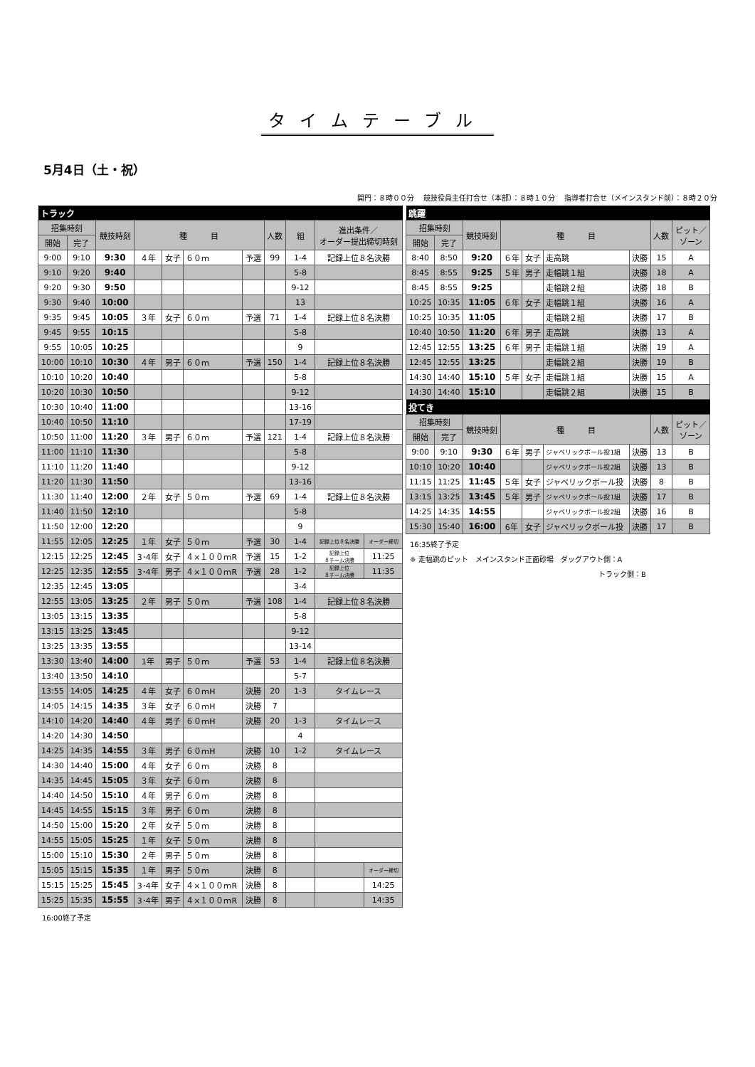タイムテーブル
5月4日（土・祝）
開門：８時００分　 競技役員主任打合せ（本部）：８時１０分　 指導者打合せ（メインスタンド前）：８時２０分
| トラック | | | | | | | | | | |
| 招集時刻 | | 競技時刻 | 種 目 | | | | 人数 | 組 | 進出条件／ オーダー提出締切時刻 | |
| 開始 | 完了 | | | | | | | | | |
| 9:00 | 9:10 | 9:30 | ４年 | 女子 | ６０ｍ | 予選 | 99 | 1-4 | 記録上位８名決勝 | |
| 9:10 | 9:20 | 9:40 | | | | | | 5-8 | | |
| 9:20 | 9:30 | 9:50 | | | | | | 9-12 | | |
| 9:30 | 9:40 | 10:00 | | | | | | 13 | | |
| 9:35 | 9:45 | 10:05 | ３年 | 女子 | ６０ｍ | 予選 | 71 | 1-4 | 記録上位８名決勝 | |
| 9:45 | 9:55 | 10:15 | | | | | | 5-8 | | |
| 9:55 | 10:05 | 10:25 | | | | | | 9 | | |
| 10:00 | 10:10 | 10:30 | ４年 | 男子 | ６０ｍ | 予選 | 150 | 1-4 | 記録上位８名決勝 | |
| 10:10 | 10:20 | 10:40 | | | | | | 5-8 | | |
| 10:20 | 10:30 | 10:50 | | | | | | 9-12 | | |
| 10:30 | 10:40 | 11:00 | | | | | | 13-16 | | |
| 10:40 | 10:50 | 11:10 | | | | | | 17-19 | | |
| 10:50 | 11:00 | 11:20 | ３年 | 男子 | ６０ｍ | 予選 | 121 | 1-4 | 記録上位８名決勝 | |
| 11:00 | 11:10 | 11:30 | | | | | | 5-8 | | |
| 11:10 | 11:20 | 11:40 | | | | | | 9-12 | | |
| 11:20 | 11:30 | 11:50 | | | | | | 13-16 | | |
| 11:30 | 11:40 | 12:00 | ２年 | 女子 | ５０ｍ | 予選 | 69 | 1-4 | 記録上位８名決勝 | |
| 11:40 | 11:50 | 12:10 | | | | | | 5-8 | | |
| 11:50 | 12:00 | 12:20 | | | | | | 9 | | |
| 11:55 | 12:05 | 12:25 | １年 | 女子 | ５０ｍ | 予選 | 30 | 1-4 | 記録上位８名決勝 | オーダー締切 |
| 12:15 | 12:25 | 12:45 | 3･4年 | 女子 | ４×１００ｍR | 予選 | 15 | 1-2 | 記録上位 ８チーム決勝 | 11:25 |
| 12:25 | 12:35 | 12:55 | 3･4年 | 男子 | ４×１００ｍR | 予選 | 28 | 1-2 | 記録上位 ８チーム決勝 | 11:35 |
| 12:35 | 12:45 | 13:05 | | | | | | 3-4 | | |
| 12:55 | 13:05 | 13:25 | ２年 | 男子 | ５０ｍ | 予選 | 108 | 1-4 | 記録上位８名決勝 | |
| 13:05 | 13:15 | 13:35 | | | | | | 5-8 | | |
| 13:15 | 13:25 | 13:45 | | | | | | 9-12 | | |
| 13:25 | 13:35 | 13:55 | | | | | | 13-14 | | |
| 13:30 | 13:40 | 14:00 | 1年 | 男子 | ５０ｍ | 予選 | 53 | 1-4 | 記録上位８名決勝 | |
| 13:40 | 13:50 | 14:10 | | | | | | 5-7 | | |
| 13:55 | 14:05 | 14:25 | ４年 | 女子 | ６０ｍH | 決勝 | 20 | 1-3 | タイムレース | |
| 14:05 | 14:15 | 14:35 | ３年 | 女子 | ６０ｍH | 決勝 | 7 | | | |
| 14:10 | 14:20 | 14:40 | ４年 | 男子 | ６０ｍH | 決勝 | 20 | 1-3 | タイムレース | |
| 14:20 | 14:30 | 14:50 | | | | | | 4 | | |
| 14:25 | 14:35 | 14:55 | ３年 | 男子 | ６０ｍH | 決勝 | 10 | 1-2 | タイムレース | |
| 14:30 | 14:40 | 15:00 | ４年 | 女子 | ６０ｍ | 決勝 | 8 | | | |
| 14:35 | 14:45 | 15:05 | ３年 | 女子 | ６０ｍ | 決勝 | 8 | | | |
| 14:40 | 14:50 | 15:10 | ４年 | 男子 | ６０ｍ | 決勝 | 8 | | | |
| 14:45 | 14:55 | 15:15 | ３年 | 男子 | ６０ｍ | 決勝 | 8 | | | |
| 14:50 | 15:00 | 15:20 | ２年 | 女子 | ５０ｍ | 決勝 | 8 | | | |
| 14:55 | 15:05 | 15:25 | １年 | 女子 | ５０ｍ | 決勝 | 8 | | | |
| 15:00 | 15:10 | 15:30 | ２年 | 男子 | ５０ｍ | 決勝 | 8 | | | |
| 15:05 | 15:15 | 15:35 | １年 | 男子 | ５０ｍ | 決勝 | 8 | | | オーダー締切 |
| 15:15 | 15:25 | 15:45 | 3･4年 | 女子 | ４×１００ｍR | 決勝 | 8 | | | 14:25 |
| 15:25 | 15:35 | 15:55 | 3･4年 | 男子 | ４×１００ｍR | 決勝 | 8 | | | 14:35 |
16:00終了予定
| 跳躍 | | | | | | | | |
| 招集時刻 | | 競技時刻 | 種 目 | | | | 人数 | ピット／ ゾーン |
| 開始 | 完了 | | | | | | | |
| 8:40 | 8:50 | 9:20 | ６年 | 女子 | 走高跳 | 決勝 | 15 | A |
| 8:45 | 8:55 | 9:25 | ５年 | 男子 | 走幅跳１組 | 決勝 | 18 | A |
| 8:45 | 8:55 | 9:25 | | | 走幅跳２組 | 決勝 | 18 | B |
| 10:25 | 10:35 | 11:05 | ６年 | 女子 | 走幅跳１組 | 決勝 | 16 | A |
| 10:25 | 10:35 | 11:05 | | | 走幅跳２組 | 決勝 | 17 | B |
| 10:40 | 10:50 | 11:20 | ６年 | 男子 | 走高跳 | 決勝 | 13 | A |
| 12:45 | 12:55 | 13:25 | ６年 | 男子 | 走幅跳１組 | 決勝 | 19 | A |
| 12:45 | 12:55 | 13:25 | | | 走幅跳２組 | 決勝 | 19 | B |
| 14:30 | 14:40 | 15:10 | ５年 | 女子 | 走幅跳１組 | 決勝 | 15 | A |
| 14:30 | 14:40 | 15:10 | | | 走幅跳２組 | 決勝 | 15 | B |
| 投てき | | | | | | | | |
| 招集時刻 | | 競技時刻 | 種 目 | | | | 人数 | ピット／ ゾーン |
| 開始 | 完了 | | | | | | | |
| 9:00 | 9:10 | 9:30 | ６年 | 男子 | ジャベリックボール投1組 | 決勝 | 13 | B |
| 10:10 | 10:20 | 10:40 | | | ジャベリックボール投2組 | 決勝 | 13 | B |
| 11:15 | 11:25 | 11:45 | ５年 | 女子 | ジャベリックボール投 | 決勝 | 8 | B |
| 13:15 | 13:25 | 13:45 | ５年 | 男子 | ジャベリックボール投1組 | 決勝 | 17 | B |
| 14:25 | 14:35 | 14:55 | | | ジャベリックボール投2組 | 決勝 | 16 | B |
| 15:30 | 15:40 | 16:00 | 6年 | 女子 | ジャベリックボール投 | 決勝 | 17 | B |
16:35終了予定
※ 走幅跳のピット　メインスタンド正面砂場　ダッグアウト側：A
トラック側：B